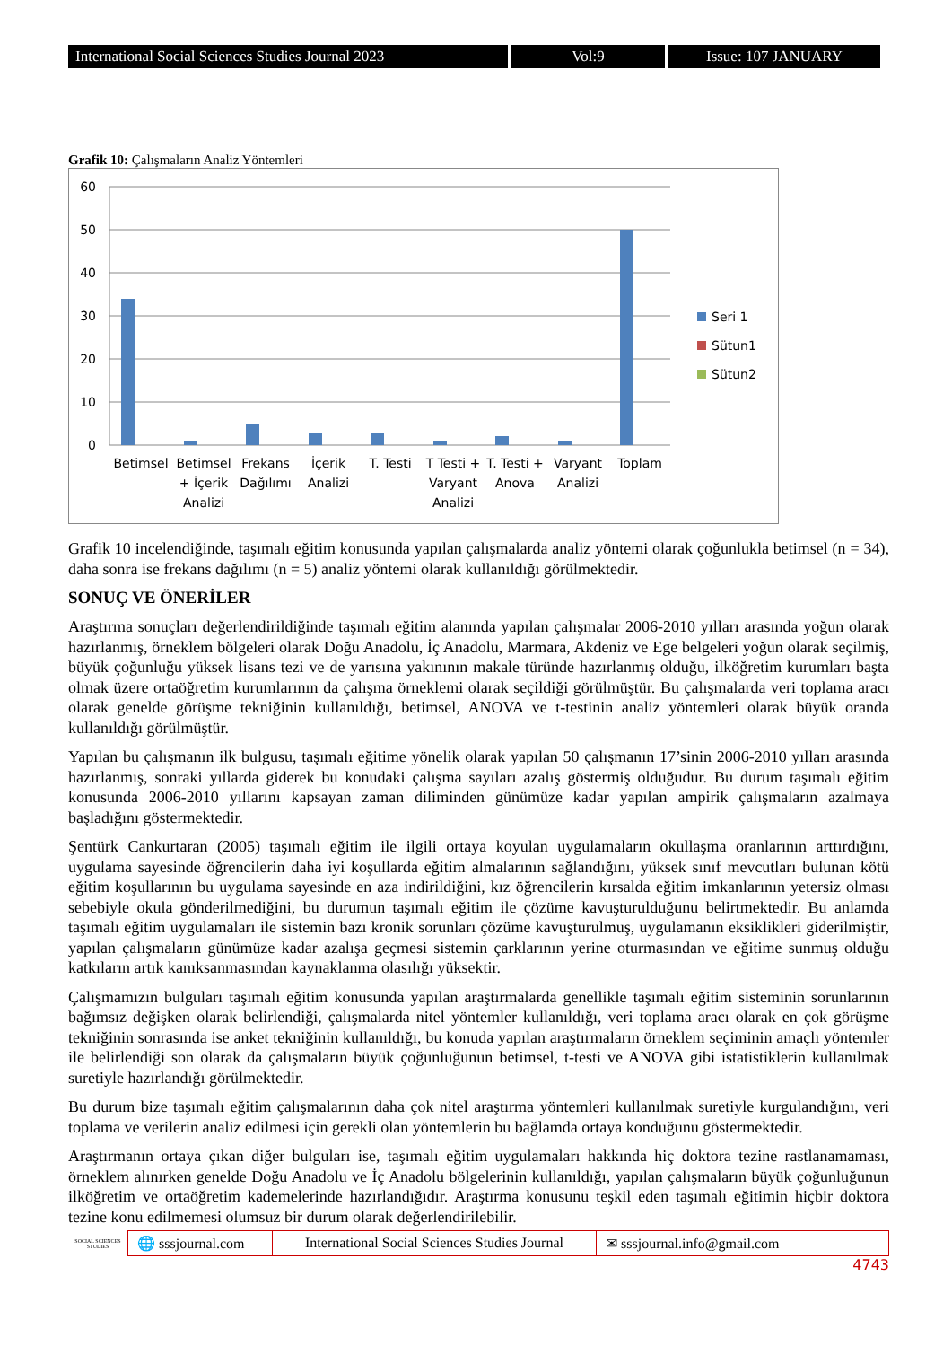International Social Sciences Studies Journal 2023
Vol:9 Issue: 107 JANUARY
Grafik 10: Çalışmaların Analiz Yöntemleri
60
50
40
30
20
10
0
Betimsel
Betimsel
+ İçerik
Analizi
Frekans
Dağılımı
İçerik
Analizi
T. Testi
T Testi +
Varyant
Analizi
T. Testi +
Anova
Varyant
Analizi
Toplam
Seri 1
Sütun1
Sütun2
Grafik 10 incelendiğinde, taşımalı eğitim konusunda yapılan çalışmalarda analiz yöntemi olarak çoğunlukla betimsel (n = 34), daha sonra ise frekans dağılımı (n = 5) analiz yöntemi olarak kullanıldığı görülmektedir.
SONUÇ VE ÖNERİLER
Araştırma sonuçları değerlendirildiğinde taşımalı eğitim alanında yapılan çalışmalar 2006-2010 yılları arasında yoğun olarak hazırlanmış, örneklem bölgeleri olarak Doğu Anadolu, İç Anadolu, Marmara, Akdeniz ve Ege belgeleri yoğun olarak seçilmiş, büyük çoğunluğu yüksek lisans tezi ve de yarısına yakınının makale türünde hazırlanmış olduğu, ilköğretim kurumları başta olmak üzere ortaöğretim kurumlarının da çalışma örneklemi olarak seçildiği görülmüştür. Bu çalışmalarda veri toplama aracı olarak genelde görüşme tekniğinin kullanıldığı, betimsel, ANOVA ve t-testinin analiz yöntemleri olarak büyük oranda kullanıldığı görülmüştür.
Yapılan bu çalışmanın ilk bulgusu, taşımalı eğitime yönelik olarak yapılan 50 çalışmanın 17’sinin 2006-2010 yılları arasında hazırlanmış, sonraki yıllarda giderek bu konudaki çalışma sayıları azalış göstermiş olduğudur. Bu durum taşımalı eğitim konusunda 2006-2010 yıllarını kapsayan zaman diliminden günümüze kadar yapılan ampirik çalışmaların azalmaya başladığını göstermektedir.
Şentürk Cankurtaran (2005) taşımalı eğitim ile ilgili ortaya koyulan uygulamaların okullaşma oranlarının arttırdığını, uygulama sayesinde öğrencilerin daha iyi koşullarda eğitim almalarının sağlandığını, yüksek sınıf mevcutları bulunan kötü eğitim koşullarının bu uygulama sayesinde en aza indirildiğini, kız öğrencilerin kırsalda eğitim imkanlarının yetersiz olması sebebiyle okula gönderilmediğini, bu durumun taşımalı eğitim ile çözüme kavuşturulduğunu belirtmektedir. Bu anlamda taşımalı eğitim uygulamaları ile sistemin bazı kronik sorunları çözüme kavuşturulmuş, uygulamanın eksiklikleri giderilmiştir, yapılan çalışmaların günümüze kadar azalışa geçmesi sistemin çarklarının yerine oturmasından ve eğitime sunmuş olduğu katkıların artık kanıksanmasından kaynaklanma olasılığı yüksektir.
Çalışmamızın bulguları taşımalı eğitim konusunda yapılan araştırmalarda genellikle taşımalı eğitim sisteminin sorunlarının bağımsız değişken olarak belirlendiği, çalışmalarda nitel yöntemler kullanıldığı, veri toplama aracı olarak en çok görüşme tekniğinin sonrasında ise anket tekniğinin kullanıldığı, bu konuda yapılan araştırmaların örneklem seçiminin amaçlı yöntemler ile belirlendiği son olarak da çalışmaların büyük çoğunluğunun betimsel, t-testi ve ANOVA gibi istatistiklerin kullanılmak suretiyle hazırlandığı görülmektedir.
Bu durum bize taşımalı eğitim çalışmalarının daha çok nitel araştırma yöntemleri kullanılmak suretiyle kurgulandığını, veri toplama ve verilerin analiz edilmesi için gerekli olan yöntemlerin bu bağlamda ortaya konduğunu göstermektedir.
Araştırmanın ortaya çıkan diğer bulguları ise, taşımalı eğitim uygulamaları hakkında hiç doktora tezine rastlanamaması, örneklem alınırken genelde Doğu Anadolu ve İç Anadolu bölgelerinin kullanıldığı, yapılan çalışmaların büyük çoğunluğunun ilköğretim ve ortaöğretim kademelerinde hazırlandığıdır. Araştırma konusunu teşkil eden taşımalı eğitimin hiçbir doktora tezine konu edilmemesi olumsuz bir durum olarak değerlendirilebilir.
SOCIAL SCIENCES STUDIES
🌐 sssjournal.com
International Social Sciences Studies Journal
✉ sssjournal.info@gmail.com
4743